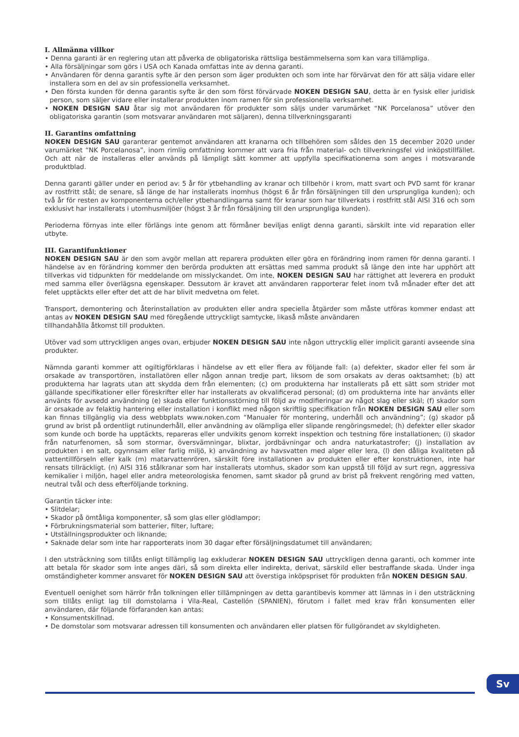I. Allmänna villkor
• Denna garanti är en reglering utan att påverka de obligatoriska rättsliga bestämmelserna som kan vara tillämpliga.
• Alla försäljningar som görs i USA och Kanada omfattas inte av denna garanti.
• Användaren för denna garantis syfte är den person som äger produkten och som inte har förvärvat den för att sälja vidare eller installera som en del av sin professionella verksamhet.
• Den första kunden för denna garantis syfte är den som först förvärvade NOKEN DESIGN SAU, detta är en fysisk eller juridisk person, som säljer vidare eller installerar produkten inom ramen för sin professionella verksamhet.
• NOKEN DESIGN SAU åtar sig mot användaren för produkter som säljs under varumärket “NK Porcelanosa” utöver den obligatoriska garantin (som motsvarar användaren mot säljaren), denna tillverkningsgaranti
II. Garantins omfattning
NOKEN DESIGN SAU garanterar gentemot användaren att kranarna och tillbehören som såldes den 15 december 2020 under varumärket “NK Porcelanosa”, inom rimlig omfattning kommer att vara fria från material- och tillverkningsfel vid inköpstillfället. Och att när de installeras eller används på lämpligt sätt kommer att uppfylla specifikationerna som anges i motsvarande produktblad.
Denna garanti gäller under en period av: 5 år för ytbehandling av kranar och tillbehör i krom, matt svart och PVD samt för kranar av rostfritt stål; de senare, så länge de har installerats inomhus (högst 6 år från försäljningen till den ursprungliga kunden); och två år för resten av komponenterna och/eller ytbehandlingarna samt för kranar som har tillverkats i rostfritt stål AISI 316 och som exklusivt har installerats i utomhusmiljöer (högst 3 år från försäljning till den ursprungliga kunden).
Perioderna förnyas inte eller förlängs inte genom att förmåner beviljas enligt denna garanti, särskilt inte vid reparation eller utbyte.
III. Garantifunktioner
NOKEN DESIGN SAU är den som avgör mellan att reparera produkten eller göra en förändring inom ramen för denna garanti. I händelse av en förändring kommer den berörda produkten att ersättas med samma produkt så länge den inte har upphört att tillverkas vid tidpunkten för meddelande om misslyckandet. Om inte, NOKEN DESIGN SAU har rättighet att leverera en produkt med samma eller överlägsna egenskaper. Dessutom är kravet att användaren rapporterar felet inom två månader efter det att felet upptäckts eller efter det att de har blivit medvetna om felet.
Transport, demontering och återinstallation av produkten eller andra speciella åtgärder som måste utföras kommer endast att antas av NOKEN DESIGN SAU med föregående uttryckligt samtycke, likaså måste användaren
tillhandahålla åtkomst till produkten.
Utöver vad som uttryckligen anges ovan, erbjuder NOKEN DESIGN SAU inte någon uttrycklig eller implicit garanti avseende sina produkter.
Nämnda garanti kommer att ogiltigförklaras i händelse av ett eller flera av följande fall: (a) defekter, skador eller fel som är orsakade av transportören, installatören eller någon annan tredje part, liksom de som orsakats av deras oaktsamhet; (b) att produkterna har lagrats utan att skydda dem från elementen; (c) om produkterna har installerats på ett sätt som strider mot gällande specifikationer eller föreskrifter eller har installerats av okvalificerad personal; (d) om produkterna inte har använts eller använts för avsedd användning (e) skada eller funktionsstörning till följd av modifieringar av något slag eller skäl; (f) skador som är orsakade av felaktig hantering eller installation i konflikt med någon skriftlig specifikation från NOKEN DESIGN SAU eller som kan finnas tillgänglig via dess webbplats www.noken.com “Manualer för montering, underhåll och användning”; (g) skador på grund av brist på ordentligt rutinunderhåll, eller användning av olämpliga eller slipande rengöringsmedel; (h) defekter eller skador som kunde och borde ha upptäckts, repareras eller undvikits genom korrekt inspektion och testning före installationen; (i) skador från naturfenomen, så som stormar, översvämningar, blixtar, jordbävningar och andra naturkatastrofer; (j) installation av produkten i en salt, ogynnsam eller farlig miljö, k) användning av havsvatten med alger eller lera, (l) den dåliga kvaliteten på vattentillförseln eller kalk (m) matarvattenrören, särskilt före installationen av produkten eller efter konstruktionen, inte har rensats tillräckligt. (n) AISI 316 stålkranar som har installerats utomhus, skador som kan uppstå till följd av surt regn, aggressiva kemikalier i miljön, hagel eller andra meteorologiska fenomen, samt skador på grund av brist på frekvent rengöring med vatten, neutral tvål och dess efterföljande torkning.
Garantin täcker inte:
• Slitdelar;
• Skador på ömtåliga komponenter, så som glas eller glödlampor;
• Förbrukningsmaterial som batterier, filter, luftare;
• Utställningsprodukter och liknande;
• Saknade delar som inte har rapporterats inom 30 dagar efter försäljningsdatumet till användaren;
I den utsträckning som tillåts enligt tillämplig lag exkluderar NOKEN DESIGN SAU uttryckligen denna garanti, och kommer inte att betala för skador som inte anges däri, så som direkta eller indirekta, derivat, särskild eller bestraffande skada. Under inga omständigheter kommer ansvaret för NOKEN DESIGN SAU att överstiga inköpspriset för produkten från NOKEN DESIGN SAU.
Eventuell oenighet som härrör från tolkningen eller tillämpningen av detta garantibevis kommer att lämnas in i den utsträckning som tillåts enligt lag till domstolarna i Vila-Real, Castellón (SPANIEN), förutom i fallet med krav från konsumenten eller användaren, där följande förfaranden kan antas:
• Konsumentskillnad.
• De domstolar som motsvarar adressen till konsumenten och användaren eller platsen för fullgörandet av skyldigheten.
Sv